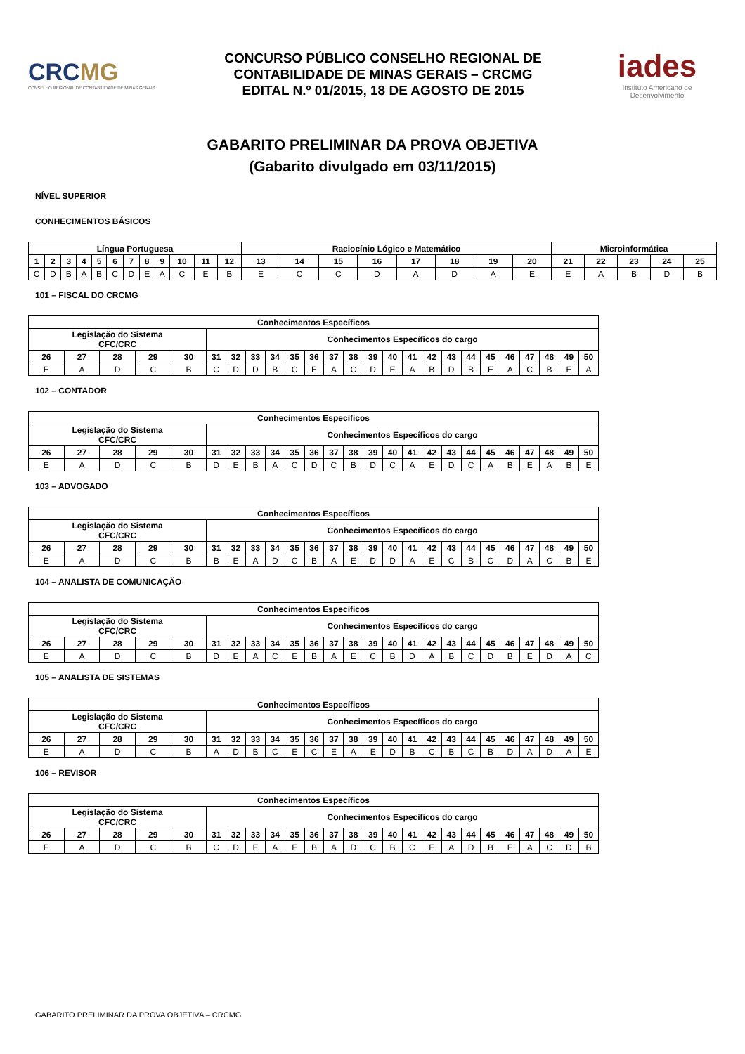CRCMG
CONSELHO REGIONAL DE CONTABILIDADE DE MINAS GERAIS
CONCURSO PÚBLICO CONSELHO REGIONAL DE
CONTABILIDADE DE MINAS GERAIS – CRCMG
EDITAL N.º 01/2015, 18 DE AGOSTO DE 2015
iades
Instituto Americano de Desenvolvimento
GABARITO PRELIMINAR DA PROVA OBJETIVA
(Gabarito divulgado em 03/11/2015)
NÍVEL SUPERIOR
CONHECIMENTOS BÁSICOS
| Língua Portuguesa | | | | | | | | | | | | Raciocínio Lógico e Matemático | | | | | | | | Microinformática | | | | |
| --- | --- | --- | --- | --- | --- | --- | --- | --- | --- | --- | --- | --- | --- | --- | --- | --- | --- | --- | --- | --- | --- | --- | --- | --- |
| 1 | 2 | 3 | 4 | 5 | 6 | 7 | 8 | 9 | 10 | 11 | 12 | 13 | 14 | 15 | 16 | 17 | 18 | 19 | 20 | 21 | 22 | 23 | 24 | 25 |
| C | D | B | A | B | C | D | E | A | C | E | B | E | C | C | D | A | D | A | E | E | A | B | D | B |
101 – FISCAL DO CRCMG
| Conhecimentos Específicos | | | | | | | | | | | | | | | | | | | | | | | | |
| --- | --- | --- | --- | --- | --- | --- | --- | --- | --- | --- | --- | --- | --- | --- | --- | --- | --- | --- | --- | --- | --- | --- | --- | --- |
| Legislação do Sistema CFC/CRC | | | | | Conhecimentos Específicos do cargo | | | | | | | | | | | | | | | | | | | |
| 26 | 27 | 28 | 29 | 30 | 31 | 32 | 33 | 34 | 35 | 36 | 37 | 38 | 39 | 40 | 41 | 42 | 43 | 44 | 45 | 46 | 47 | 48 | 49 | 50 |
| E | A | D | C | B | C | D | D | B | C | E | A | C | D | E | A | B | D | B | E | A | C | B | E | A |
102 – CONTADOR
| Conhecimentos Específicos | | | | | | | | | | | | | | | | | | | | | | | | |
| --- | --- | --- | --- | --- | --- | --- | --- | --- | --- | --- | --- | --- | --- | --- | --- | --- | --- | --- | --- | --- | --- | --- | --- | --- |
| Legislação do Sistema CFC/CRC | | | | | Conhecimentos Específicos do cargo | | | | | | | | | | | | | | | | | | | |
| 26 | 27 | 28 | 29 | 30 | 31 | 32 | 33 | 34 | 35 | 36 | 37 | 38 | 39 | 40 | 41 | 42 | 43 | 44 | 45 | 46 | 47 | 48 | 49 | 50 |
| E | A | D | C | B | D | E | B | A | C | D | C | B | D | C | A | E | D | C | A | B | E | A | B | E |
103 – ADVOGADO
| Conhecimentos Específicos | | | | | | | | | | | | | | | | | | | | | | | | |
| --- | --- | --- | --- | --- | --- | --- | --- | --- | --- | --- | --- | --- | --- | --- | --- | --- | --- | --- | --- | --- | --- | --- | --- | --- |
| Legislação do Sistema CFC/CRC | | | | | Conhecimentos Específicos do cargo | | | | | | | | | | | | | | | | | | | |
| 26 | 27 | 28 | 29 | 30 | 31 | 32 | 33 | 34 | 35 | 36 | 37 | 38 | 39 | 40 | 41 | 42 | 43 | 44 | 45 | 46 | 47 | 48 | 49 | 50 |
| E | A | D | C | B | B | E | A | D | C | B | A | E | D | D | A | E | C | B | C | D | A | C | B | E |
104 – ANALISTA DE COMUNICAÇÃO
| Conhecimentos Específicos | | | | | | | | | | | | | | | | | | | | | | | | |
| --- | --- | --- | --- | --- | --- | --- | --- | --- | --- | --- | --- | --- | --- | --- | --- | --- | --- | --- | --- | --- | --- | --- | --- | --- |
| Legislação do Sistema CFC/CRC | | | | | Conhecimentos Específicos do cargo | | | | | | | | | | | | | | | | | | | |
| 26 | 27 | 28 | 29 | 30 | 31 | 32 | 33 | 34 | 35 | 36 | 37 | 38 | 39 | 40 | 41 | 42 | 43 | 44 | 45 | 46 | 47 | 48 | 49 | 50 |
| E | A | D | C | B | D | E | A | C | E | B | A | E | C | B | D | A | B | C | D | B | E | D | A | C |
105 – ANALISTA DE SISTEMAS
| Conhecimentos Específicos | | | | | | | | | | | | | | | | | | | | | | | | |
| --- | --- | --- | --- | --- | --- | --- | --- | --- | --- | --- | --- | --- | --- | --- | --- | --- | --- | --- | --- | --- | --- | --- | --- | --- |
| Legislação do Sistema CFC/CRC | | | | | Conhecimentos Específicos do cargo | | | | | | | | | | | | | | | | | | | |
| 26 | 27 | 28 | 29 | 30 | 31 | 32 | 33 | 34 | 35 | 36 | 37 | 38 | 39 | 40 | 41 | 42 | 43 | 44 | 45 | 46 | 47 | 48 | 49 | 50 |
| E | A | D | C | B | A | D | B | C | E | C | E | A | E | D | B | C | B | C | B | D | A | D | A | E |
106 – REVISOR
| Conhecimentos Específicos | | | | | | | | | | | | | | | | | | | | | | | | |
| --- | --- | --- | --- | --- | --- | --- | --- | --- | --- | --- | --- | --- | --- | --- | --- | --- | --- | --- | --- | --- | --- | --- | --- | --- |
| Legislação do Sistema CFC/CRC | | | | | Conhecimentos Específicos do cargo | | | | | | | | | | | | | | | | | | | |
| 26 | 27 | 28 | 29 | 30 | 31 | 32 | 33 | 34 | 35 | 36 | 37 | 38 | 39 | 40 | 41 | 42 | 43 | 44 | 45 | 46 | 47 | 48 | 49 | 50 |
| E | A | D | C | B | C | D | E | A | E | B | A | D | C | B | C | E | A | D | B | E | A | C | D | B |
GABARITO PRELIMINAR DA PROVA OBJETIVA – CRCMG